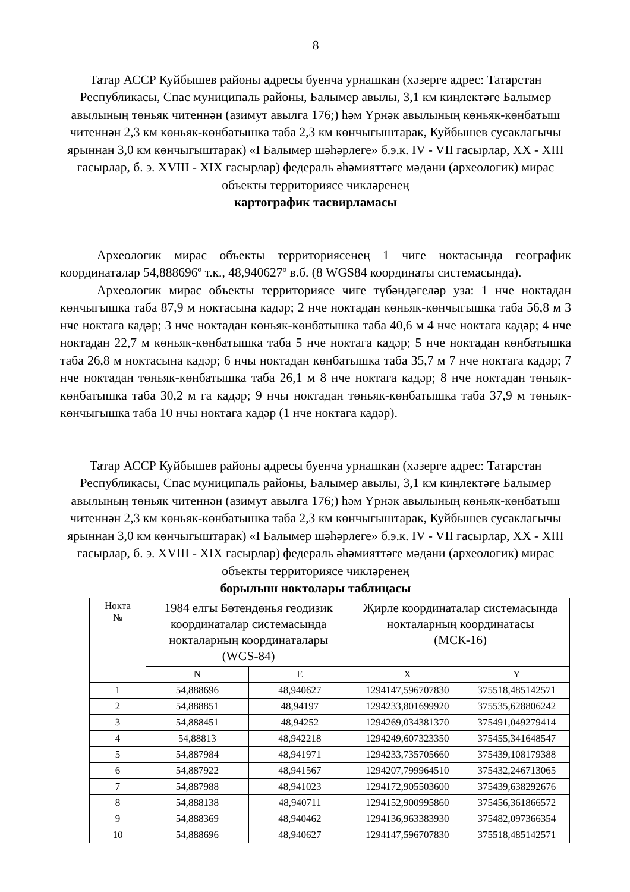8
Татар АССР Куйбышев районы адресы буенча урнашкан (хәзерге адрес: Татарстан Республикасы, Спас муниципаль районы, Балымер авылы, 3,1 км киңлектәге Балымер авылының төньяк читеннән (азимут авылга 176;) һәм Үрнәк авылының көньяк-көнбатыш читеннән 2,3 км көньяк-көнбатышка таба 2,3 км көнчыгыштарак, Куйбышев сусаклагычы ярыннан 3,0 км көнчыгыштарак) «I Балымер шәһәрлеге» б.э.к. IV - VII гасырлар, XX - XIII гасырлар, б. э. XVIII - XIX гасырлар) федераль әһәмияттәге мәдәни (археологик) мирас объекты территориясе чикләренең
картографик тасвирламасы
Археологик мирас объекты территориясенең 1 чиге ноктасында географик координаталар 54,888696º т.к., 48,940627º в.б. (8 WGS84 координаты системасында).
Археологик мирас объекты территориясе чиге түбәндәгеләр уза: 1 нче ноктадан көнчыгышка таба 87,9 м ноктасына кадәр; 2 нче ноктадан көньяк-көнчыгышка таба 56,8 м 3 нче ноктага кадәр; 3 нче ноктадан көньяк-көнбатышка таба 40,6 м 4 нче ноктага кадәр; 4 нче ноктадан 22,7 м көньяк-көнбатышка таба 5 нче ноктага кадәр; 5 нче ноктадан көнбатышка таба 26,8 м ноктасына кадәр; 6 нчы ноктадан көнбатышка таба 35,7 м 7 нче ноктага кадәр; 7 нче ноктадан төньяк-көнбатышка таба 26,1 м 8 нче ноктага кадәр; 8 нче ноктадан төньяк-көнбатышка таба 30,2 м га кадәр; 9 нчы ноктадан төньяк-көнбатышка таба 37,9 м төньяк-көнчыгышка таба 10 нчы ноктага кадәр (1 нче ноктага кадәр).
Татар АССР Куйбышев районы адресы буенча урнашкан (хәзерге адрес: Татарстан Республикасы, Спас муниципаль районы, Балымер авылы, 3,1 км киңлектәге Балымер авылының төньяк читеннән (азимут авылга 176;) һәм Үрнәк авылының көньяк-көнбатыш читеннән 2,3 км көньяк-көнбатышка таба 2,3 км көнчыгыштарак, Куйбышев сусаклагычы ярыннан 3,0 км көнчыгыштарак) «I Балымер шәһәрлеге» б.э.к. IV - VII гасырлар, XX - XIII гасырлар, б. э. XVIII - XIX гасырлар) федераль әһәмияттәге мәдәни (археологик) мирас объекты территориясе чикләренең
борылыш ноктолары таблицасы
| Нокта № | 1984 елгы Бөтендөнья геодизик координаталар системасында ноктaларның координаталары (WGS-84) | | Җирле координаталар системасында нокталарның координатасы (МСК-16) | |
| --- | --- | --- | --- | --- |
| | N | E | X | Y |
| 1 | 54,888696 | 48,940627 | 1294147,596707830 | 375518,485142571 |
| 2 | 54,888851 | 48,94197 | 1294233,801699920 | 375535,628806242 |
| 3 | 54,888451 | 48,94252 | 1294269,034381370 | 375491,049279414 |
| 4 | 54,88813 | 48,942218 | 1294249,607323350 | 375455,341648547 |
| 5 | 54,887984 | 48,941971 | 1294233,735705660 | 375439,108179388 |
| 6 | 54,887922 | 48,941567 | 1294207,799964510 | 375432,246713065 |
| 7 | 54,887988 | 48,941023 | 1294172,905503600 | 375439,638292676 |
| 8 | 54,888138 | 48,940711 | 1294152,900995860 | 375456,361866572 |
| 9 | 54,888369 | 48,940462 | 1294136,963383930 | 375482,097366354 |
| 10 | 54,888696 | 48,940627 | 1294147,596707830 | 375518,485142571 |